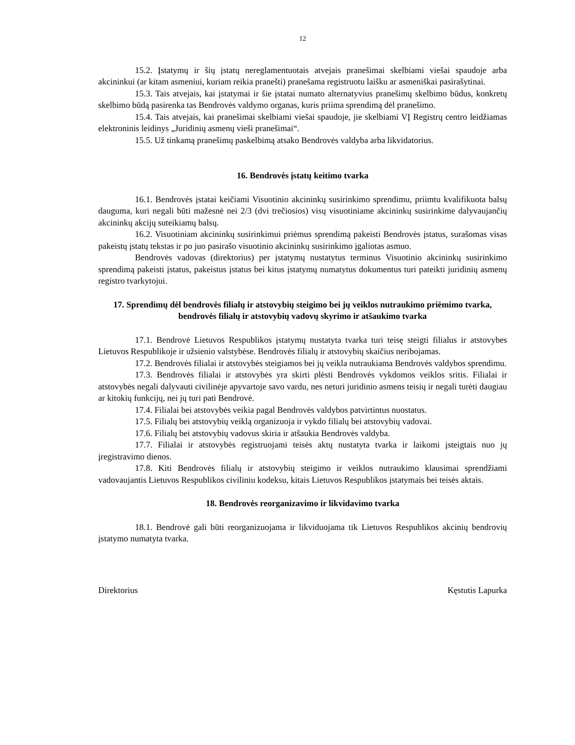12
15.2. Įstatymų ir šių įstatų nereglamentuotais atvejais pranešimai skelbiami viešai spaudoje arba akcininkui (ar kitam asmeniui, kuriam reikia pranešti) pranešama registruotu laišku ar asmeniškai pasirašytinai.
15.3. Tais atvejais, kai įstatymai ir šie įstatai numato alternatyvius pranešimų skelbimo būdus, konkretų skelbimo būdą pasirenka tas Bendrovės valdymo organas, kuris priima sprendimą dėl pranešimo.
15.4. Tais atvejais, kai pranešimai skelbiami viešai spaudoje, jie skelbiami VĮ Registrų centro leidžiamas elektroninis leidinys „Juridinių asmenų vieši pranešimai“.
15.5. Už tinkamą pranešimų paskelbimą atsako Bendrovės valdyba arba likvidatorius.
16. Bendrovės įstatų keitimo tvarka
16.1. Bendrovės įstatai keičiami Visuotinio akcininkų susirinkimo sprendimu, priimtu kvalifikuota balsų dauguma, kuri negali būti mažesnė nei 2/3 (dvi trečiosios) visų visuotiniame akcininkų susirinkime dalyvaujančių akcininkų akcijų suteikiamų balsų.
16.2. Visuotiniam akcininkų susirinkimui priėmus sprendimą pakeisti Bendrovės įstatus, surašomas visas pakeistų įstatų tekstas ir po juo pasirašo visuotinio akcininkų susirinkimo įgaliotas asmuo.
Bendrovės vadovas (direktorius) per įstatymų nustatytus terminus Visuotinio akcininkų susirinkimo sprendimą pakeisti įstatus, pakeistus įstatus bei kitus įstatymų numatytus dokumentus turi pateikti juridinių asmenų registro tvarkytojui.
17. Sprendimų dėl bendrovės filialų ir atstovybių steigimo bei jų veiklos nutraukimo priėmimo tvarka, bendrovės filialų ir atstovybių vadovų skyrimo ir atšaukimo tvarka
17.1. Bendrovė Lietuvos Respublikos įstatymų nustatyta tvarka turi teisę steigti filialus ir atstovybes Lietuvos Respublikoje ir užsienio valstybėse. Bendrovės filialų ir atstovybių skaičius neribojamas.
17.2. Bendrovės filialai ir atstovybės steigiamos bei jų veikla nutraukiama Bendrovės valdybos sprendimu.
17.3. Bendrovės filialai ir atstovybės yra skirti plėsti Bendrovės vykdomos veiklos sritis. Filialai ir atstovybės negali dalyvauti civilinėje apyvartoje savo vardu, nes neturi juridinio asmens teisių ir negali turėti daugiau ar kitokių funkcijų, nei jų turi pati Bendrovė.
17.4. Filialai bei atstovybės veikia pagal Bendrovės valdybos patvirtintus nuostatus.
17.5. Filialų bei atstovybių veiklą organizuoja ir vykdo filialų bei atstovybių vadovai.
17.6. Filialų bei atstovybių vadovus skiria ir atšaukia Bendrovės valdyba.
17.7. Filialai ir atstovybės registruojami teisės aktų nustatyta tvarka ir laikomi įsteigtais nuo jų įregistravimo dienos.
17.8. Kiti Bendrovės filialų ir atstovybių steigimo ir veiklos nutraukimo klausimai sprendžiami vadovaujantis Lietuvos Respublikos civiliniu kodeksu, kitais Lietuvos Respublikos įstatymais bei teisės aktais.
18. Bendrovės reorganizavimo ir likvidavimo tvarka
18.1. Bendrovė gali būti reorganizuojama ir likviduojama tik Lietuvos Respublikos akcinių bendrovių įstatymo numatyta tvarka.
Direktorius Kęstutis Lapurka